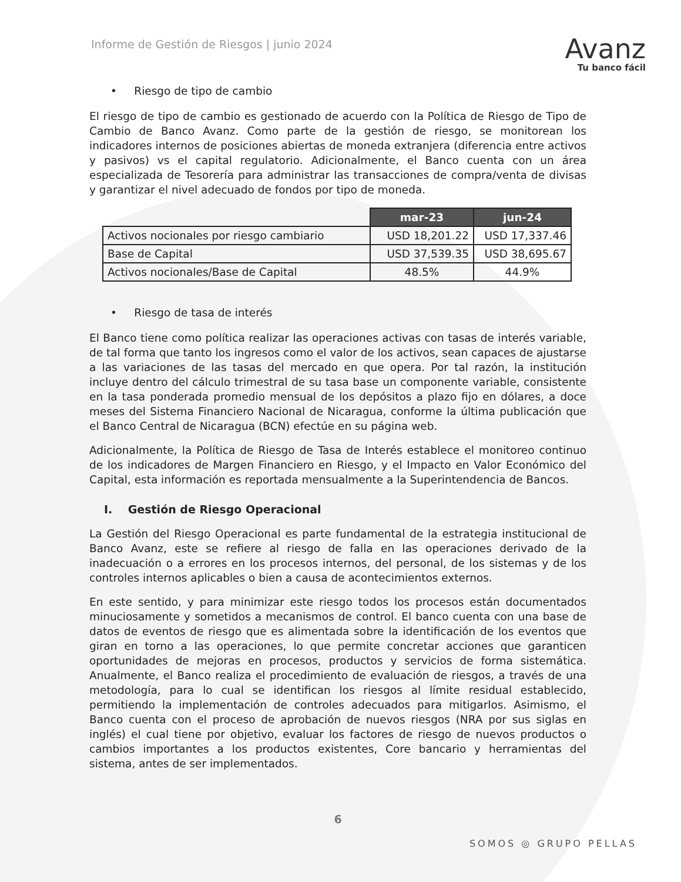Informe de Gestión de Riesgos | junio 2024
Avanz
Tu banco fácil
• Riesgo de tipo de cambio
El riesgo de tipo de cambio es gestionado de acuerdo con la Política de Riesgo de Tipo de Cambio de Banco Avanz. Como parte de la gestión de riesgo, se monitorean los indicadores internos de posiciones abiertas de moneda extranjera (diferencia entre activos y pasivos) vs el capital regulatorio. Adicionalmente, el Banco cuenta con un área especializada de Tesorería para administrar las transacciones de compra/venta de divisas y garantizar el nivel adecuado de fondos por tipo de moneda.
| | mar-23 | jun-24 |
| --- | --- | --- |
| Activos nocionales por riesgo cambiario | USD 18,201.22 | USD 17,337.46 |
| Base de Capital | USD 37,539.35 | USD 38,695.67 |
| Activos nocionales/Base de Capital | 48.5% | 44.9% |
• Riesgo de tasa de interés
El Banco tiene como política realizar las operaciones activas con tasas de interés variable, de tal forma que tanto los ingresos como el valor de los activos, sean capaces de ajustarse a las variaciones de las tasas del mercado en que opera. Por tal razón, la institución incluye dentro del cálculo trimestral de su tasa base un componente variable, consistente en la tasa ponderada promedio mensual de los depósitos a plazo fijo en dólares, a doce meses del Sistema Financiero Nacional de Nicaragua, conforme la última publicación que el Banco Central de Nicaragua (BCN) efectúe en su página web.
Adicionalmente, la Política de Riesgo de Tasa de Interés establece el monitoreo continuo de los indicadores de Margen Financiero en Riesgo, y el Impacto en Valor Económico del Capital, esta información es reportada mensualmente a la Superintendencia de Bancos.
I. Gestión de Riesgo Operacional
La Gestión del Riesgo Operacional es parte fundamental de la estrategia institucional de Banco Avanz, este se refiere al riesgo de falla en las operaciones derivado de la inadecuación o a errores en los procesos internos, del personal, de los sistemas y de los controles internos aplicables o bien a causa de acontecimientos externos.
En este sentido, y para minimizar este riesgo todos los procesos están documentados minuciosamente y sometidos a mecanismos de control. El banco cuenta con una base de datos de eventos de riesgo que es alimentada sobre la identificación de los eventos que giran en torno a las operaciones, lo que permite concretar acciones que garanticen oportunidades de mejoras en procesos, productos y servicios de forma sistemática. Anualmente, el Banco realiza el procedimiento de evaluación de riesgos, a través de una metodología, para lo cual se identifican los riesgos al límite residual establecido, permitiendo la implementación de controles adecuados para mitigarlos. Asimismo, el Banco cuenta con el proceso de aprobación de nuevos riesgos (NRA por sus siglas en inglés) el cual tiene por objetivo, evaluar los factores de riesgo de nuevos productos o cambios importantes a los productos existentes, Core bancario y herramientas del sistema, antes de ser implementados.
6
SOMOS ◎ GRUPO PELLAS